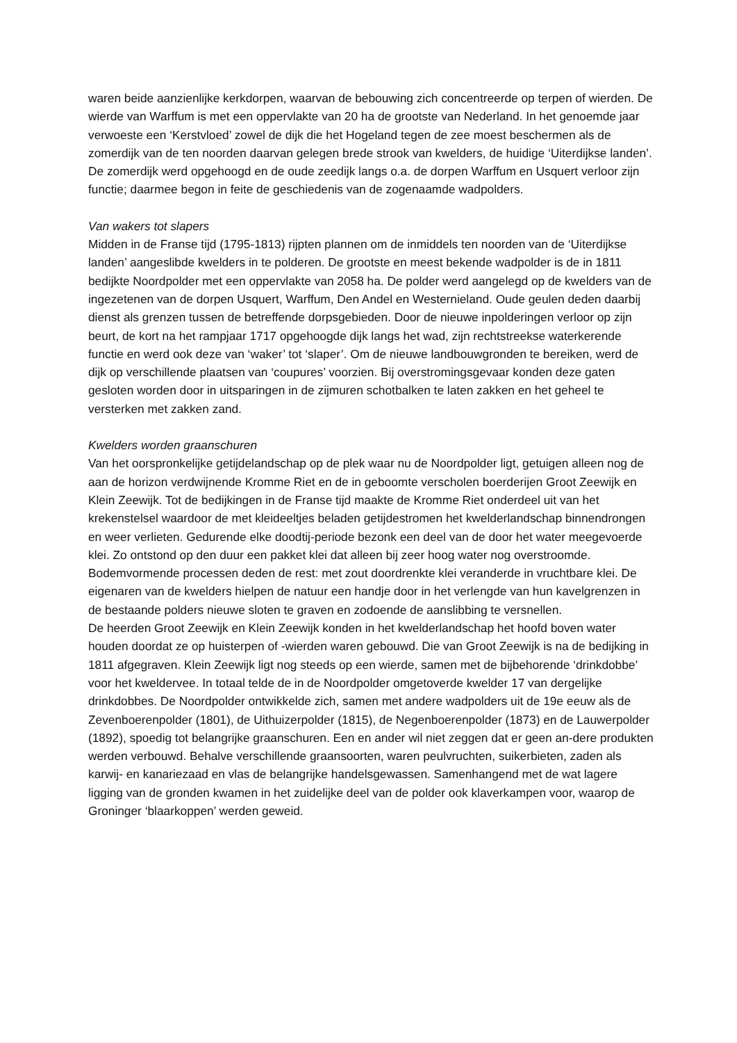waren beide aanzienlijke kerkdorpen, waarvan de bebouwing zich concentreerde op terpen of wierden. De wierde van Warffum is met een oppervlakte van 20 ha de grootste van Nederland. In het genoemde jaar verwoeste een ‘Kerstvloed’ zowel de dijk die het Hogeland tegen de zee moest beschermen als de zomerdijk van de ten noorden daarvan gelegen brede strook van kwelders, de huidige ‘Uiterdijkse landen’. De zomerdijk werd opgehoogd en de oude zeedijk langs o.a. de dorpen Warffum en Usquert verloor zijn functie; daarmee begon in feite de geschiedenis van de zogenaamde wadpolders.
Van wakers tot slapers
Midden in de Franse tijd (1795-1813) rijpten plannen om de inmiddels ten noorden van de ‘Uiterdijkse landen’ aangeslibde kwelders in te polderen. De grootste en meest bekende wadpolder is de in 1811 bedijkte Noordpolder met een oppervlakte van 2058 ha. De polder werd aangelegd op de kwelders van de ingezetenen van de dorpen Usquert, Warffum, Den Andel en Westernieland. Oude geulen deden daarbij dienst als grenzen tussen de betreffende dorpsgebieden. Door de nieuwe inpolderingen verloor op zijn beurt, de kort na het rampjaar 1717 opgehoogde dijk langs het wad, zijn rechtstreekse waterkerende functie en werd ook deze van ‘waker’ tot ‘slaper’. Om de nieuwe landbouwgronden te bereiken, werd de dijk op verschillende plaatsen van ‘coupures’ voorzien. Bij overstromingsgevaar konden deze gaten gesloten worden door in uitsparingen in de zijmuren schotbalken te laten zakken en het geheel te versterken met zakken zand.
Kwelders worden graanschuren
Van het oorspronkelijke getijdelandschap op de plek waar nu de Noordpolder ligt, getuigen alleen nog de aan de horizon verdwijnende Kromme Riet en de in geboomte verscholen boerderijen Groot Zeewijk en Klein Zeewijk. Tot de bedijkingen in de Franse tijd maakte de Kromme Riet onderdeel uit van het krekenstelsel waardoor de met kleideeltjes beladen getijdestromen het kwelderlandschap binnendrongen en weer verlieten. Gedurende elke doodtij-periode bezonk een deel van de door het water meegevoerde klei. Zo ontstond op den duur een pakket klei dat alleen bij zeer hoog water nog overstroomde. Bodemvormende processen deden de rest: met zout doordrenkte klei veranderde in vruchtbare klei. De eigenaren van de kwelders hielpen de natuur een handje door in het verlengde van hun kavelgrenzen in de bestaande polders nieuwe sloten te graven en zodoende de aanslibbing te versnellen.
De heerden Groot Zeewijk en Klein Zeewijk konden in het kwelderlandschap het hoofd boven water houden doordat ze op huisterpen of -wierden waren gebouwd. Die van Groot Zeewijk is na de bedijking in 1811 afgegraven. Klein Zeewijk ligt nog steeds op een wierde, samen met de bijbehorende ‘drinkdobbe’ voor het kweldervee. In totaal telde de in de Noordpolder omgetoverde kwelder 17 van dergelijke drinkdobbes. De Noordpolder ontwikkelde zich, samen met andere wadpolders uit de 19e eeuw als de Zevenboerenpolder (1801), de Uithuizerpolder (1815), de Negenboerenpolder (1873) en de Lauwerpolder (1892), spoedig tot belangrijke graanschuren. Een en ander wil niet zeggen dat er geen an-dere produkten werden verbouwd. Behalve verschillende graansoorten, waren peulvruchten, suikerbieten, zaden als karwij- en kanariezaad en vlas de belangrijke handelsgewassen. Samenhangend met de wat lagere ligging van de gronden kwamen in het zuidelijke deel van de polder ook klaverkampen voor, waarop de Groninger ‘blaarkoppen’ werden geweid.